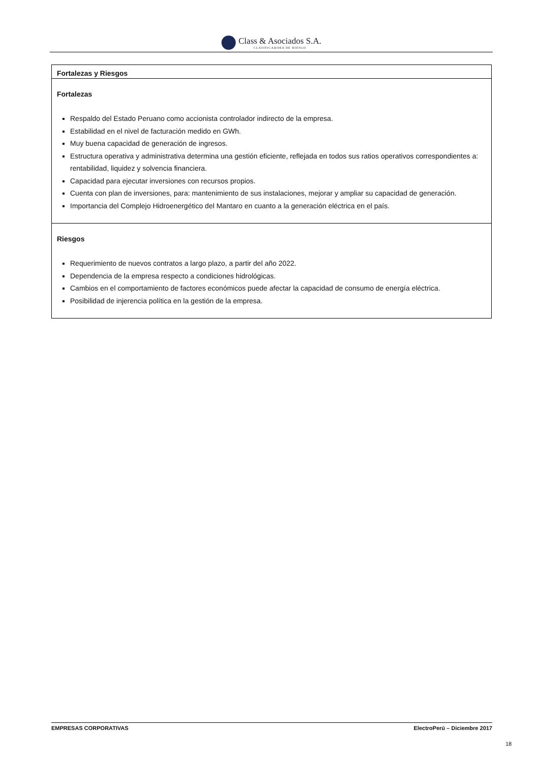Class & Asociados S.A. CLASIFICADORA DE RIESGO
Fortalezas y Riesgos
Fortalezas
Respaldo del Estado Peruano como accionista controlador indirecto de la empresa.
Estabilidad en el nivel de facturación medido en GWh.
Muy buena capacidad de generación de ingresos.
Estructura operativa y administrativa determina una gestión eficiente, reflejada en todos sus ratios operativos correspondientes a: rentabilidad, liquidez y solvencia financiera.
Capacidad para ejecutar inversiones con recursos propios.
Cuenta con plan de inversiones, para: mantenimiento de sus instalaciones, mejorar y ampliar su capacidad de generación.
Importancia del Complejo Hidroenergético del Mantaro en cuanto a la generación eléctrica en el país.
Riesgos
Requerimiento de nuevos contratos a largo plazo, a partir del año 2022.
Dependencia de la empresa respecto a condiciones hidrológicas.
Cambios en el comportamiento de factores económicos puede afectar la capacidad de consumo de energía eléctrica.
Posibilidad de injerencia política en la gestión de la empresa.
EMPRESAS CORPORATIVAS ElectroPerú – Diciembre 2017
18